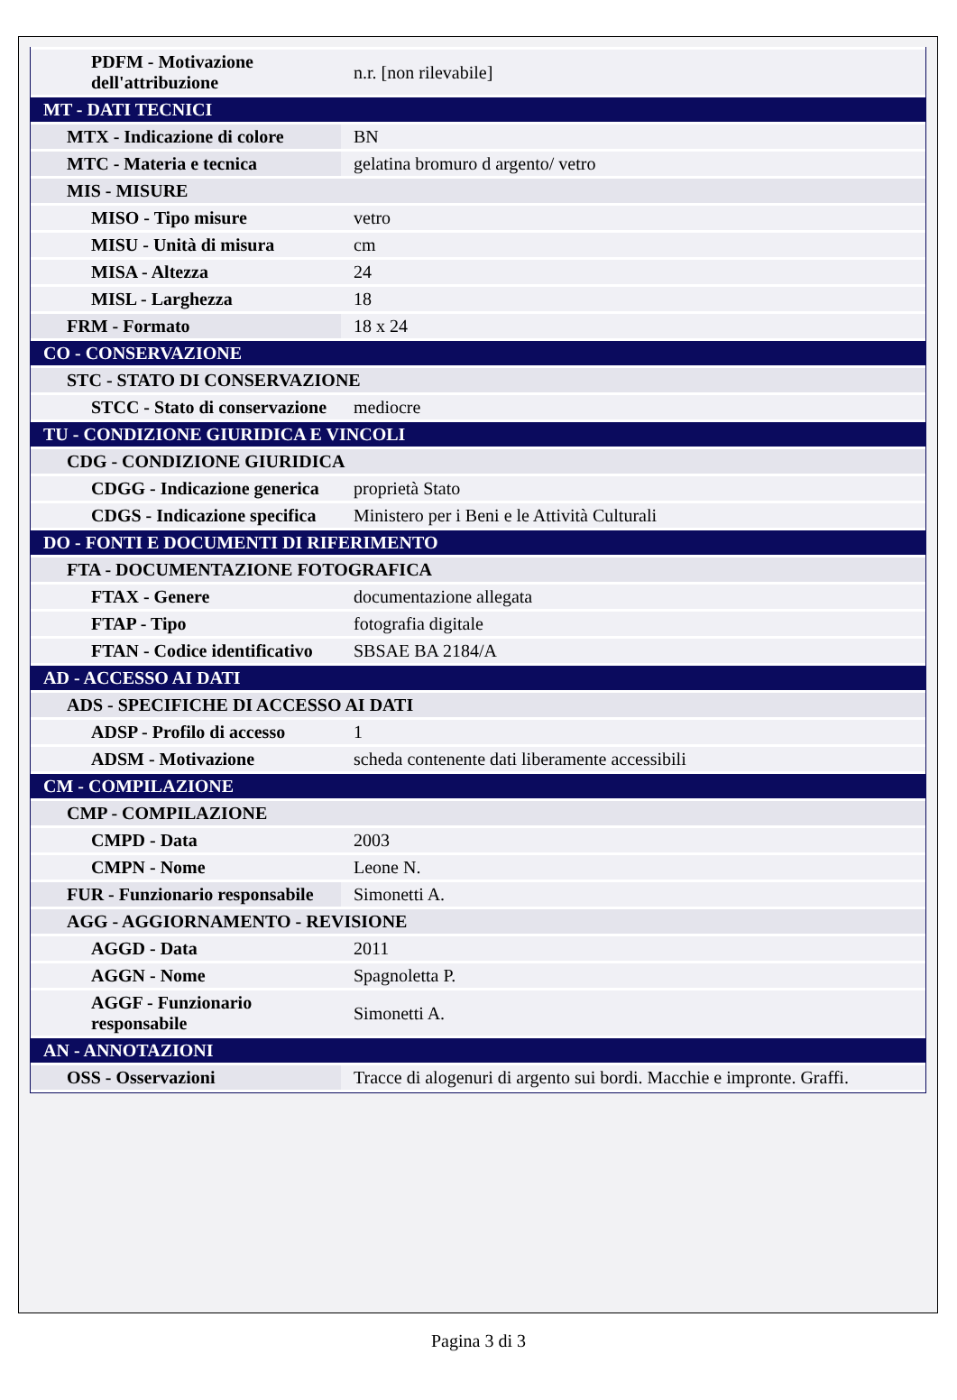| PDFM - Motivazione dell'attribuzione | n.r. [non rilevabile] |
| MT - DATI TECNICI | |
| MTX - Indicazione di colore | BN |
| MTC - Materia e tecnica | gelatina bromuro d argento/ vetro |
| MIS - MISURE | |
| MISO - Tipo misure | vetro |
| MISU - Unità di misura | cm |
| MISA - Altezza | 24 |
| MISL - Larghezza | 18 |
| FRM - Formato | 18 x 24 |
| CO - CONSERVAZIONE | |
| STC - STATO DI CONSERVAZIONE | |
| STCC - Stato di conservazione | mediocre |
| TU - CONDIZIONE GIURIDICA E VINCOLI | |
| CDG - CONDIZIONE GIURIDICA | |
| CDGG - Indicazione generica | proprietà Stato |
| CDGS - Indicazione specifica | Ministero per i Beni e le Attività Culturali |
| DO - FONTI E DOCUMENTI DI RIFERIMENTO | |
| FTA - DOCUMENTAZIONE FOTOGRAFICA | |
| FTAX - Genere | documentazione allegata |
| FTAP - Tipo | fotografia digitale |
| FTAN - Codice identificativo | SBSAE BA 2184/A |
| AD - ACCESSO AI DATI | |
| ADS - SPECIFICHE DI ACCESSO AI DATI | |
| ADSP - Profilo di accesso | 1 |
| ADSM - Motivazione | scheda contenente dati liberamente accessibili |
| CM - COMPILAZIONE | |
| CMP - COMPILAZIONE | |
| CMPD - Data | 2003 |
| CMPN - Nome | Leone N. |
| FUR - Funzionario responsabile | Simonetti A. |
| AGG - AGGIORNAMENTO - REVISIONE | |
| AGGD - Data | 2011 |
| AGGN - Nome | Spagnoletta P. |
| AGGF - Funzionario responsabile | Simonetti A. |
| AN - ANNOTAZIONI | |
| OSS - Osservazioni | Tracce di alogenuri di argento sui bordi. Macchie e impronte. Graffi. |
Pagina 3 di 3